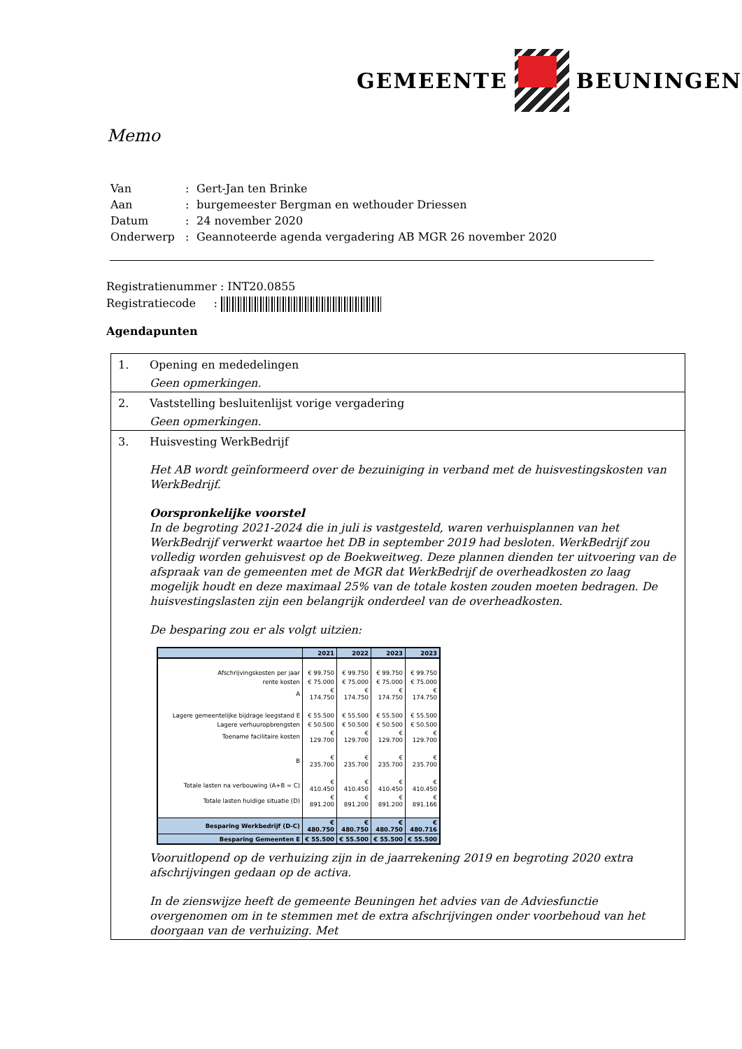GEMEENTE BEUNINGEN
Memo
| Van | : | Gert-Jan ten Brinke |
| Aan | : | burgemeester Bergman en wethouder Driessen |
| Datum | : | 24 november 2020 |
| Onderwerp | : | Geannoteerde agenda vergadering AB MGR 26 november 2020 |
Registratienummer : INT20.0855
Registratiecode :
Agendapunten
1. Opening en mededelingen
Geen opmerkingen.
2. Vaststelling besluitenlijst vorige vergadering
Geen opmerkingen.
3. Huisvesting WerkBedrijf
Het AB wordt geïnformeerd over de bezuiniging in verband met de huisvestingskosten van WerkBedrijf.
Oorspronkelijke voorstel
In de begroting 2021-2024 die in juli is vastgesteld, waren verhuisplannen van het WerkBedrijf verwerkt waartoe het DB in september 2019 had besloten. WerkBedrijf zou volledig worden gehuisvest op de Boekweitweg. Deze plannen dienden ter uitvoering van de afspraak van de gemeenten met de MGR dat WerkBedrijf de overheadkosten zo laag mogelijk houdt en deze maximaal 25% van de totale kosten zouden moeten bedragen. De huisvestingslasten zijn een belangrijk onderdeel van de overheadkosten.
De besparing zou er als volgt uitzien:
| | 2021 | 2022 | 2023 | 2023 |
| --- | --- | --- | --- | --- |
| Afschrijvingskosten per jaar | € 99.750 | € 99.750 | € 99.750 | € 99.750 |
| rente kosten | € 75.000 | € 75.000 | € 75.000 | € 75.000 |
| A | € 174.750 | € 174.750 | € 174.750 | € 174.750 |
| Lagere gemeentelijke bijdrage leegstand E | € 55.500 | € 55.500 | € 55.500 | € 55.500 |
| Lagere verhuuropbrengsten | € 50.500 | € 50.500 | € 50.500 | € 50.500 |
| Toename facilitaire kosten | € 129.700 | € 129.700 | € 129.700 | € 129.700 |
| B | € 235.700 | € 235.700 | € 235.700 | € 235.700 |
| Totale lasten na verbouwing (A+B = C) | € 410.450 | € 410.450 | € 410.450 | € 410.450 |
| Totale lasten huidige situatie (D) | € 891.200 | € 891.200 | € 891.200 | € 891.166 |
| Besparing Werkbedrijf (D-C) | € 480.750 | € 480.750 | € 480.750 | € 480.716 |
| Besparing Gemeenten E | € 55.500 | € 55.500 | € 55.500 | € 55.500 |
Vooruitlopend op de verhuizing zijn in de jaarrekening 2019 en begroting 2020 extra afschrijvingen gedaan op de activa.
In de zienswijze heeft de gemeente Beuningen het advies van de Adviesfunctie overgenomen om in te stemmen met de extra afschrijvingen onder voorbehoud van het doorgaan van de verhuizing. Met